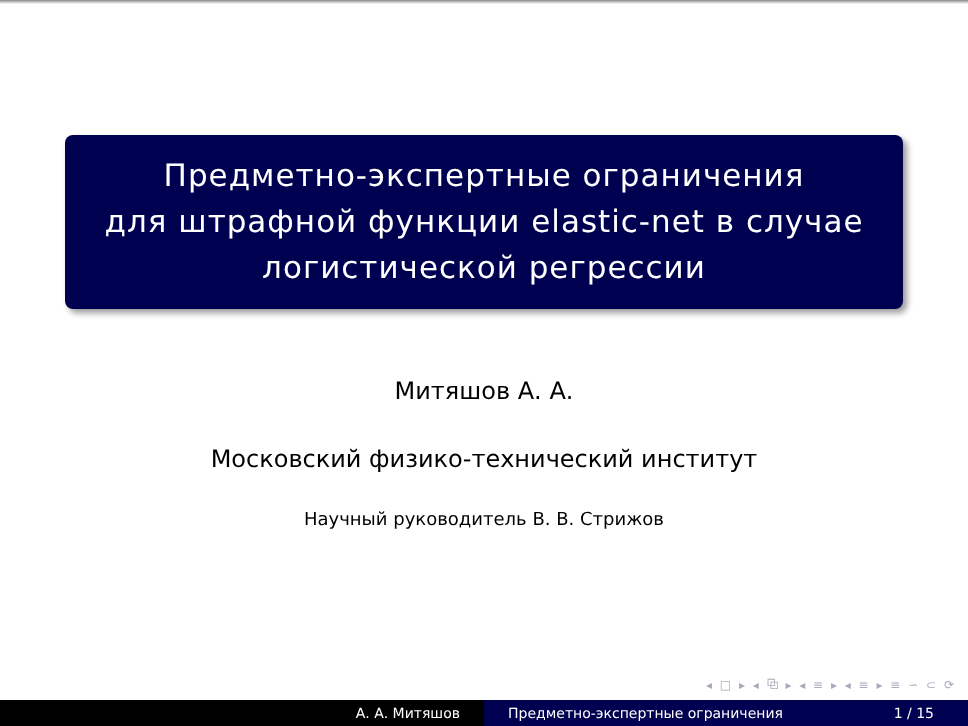Предметно-экспертные ограничения
для штрафной функции elastic-net в случае
логистической регрессии
Митяшов А. А.
Московский физико-технический институт
Научный руководитель В. В. Стрижов
◂ □ ▸ ◂ ⧉ ▸ ◂ ≡ ▸ ◂ ≡ ▸ ≡ ∽ ⊂ ⟳
А. А. Митяшов Предметно-экспертные ограничения 1 / 15